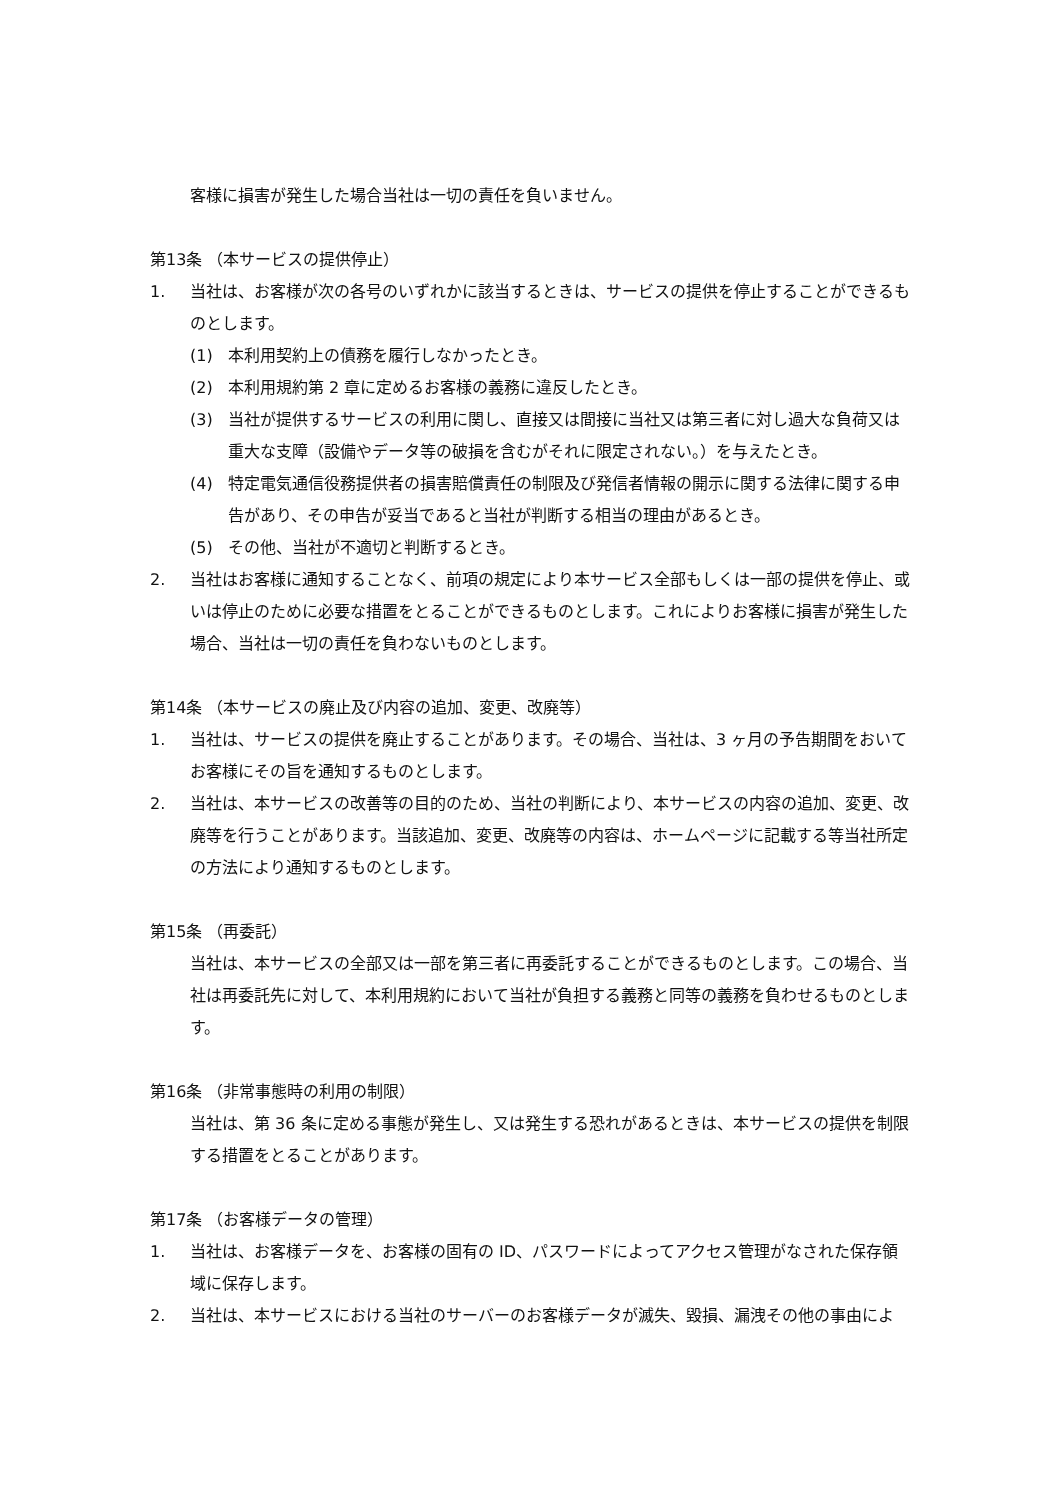客様に損害が発生した場合当社は一切の責任を負いません。
第13条 （本サービスの提供停止）
1. 当社は、お客様が次の各号のいずれかに該当するときは、サービスの提供を停止することができるものとします。
(1) 本利用契約上の債務を履行しなかったとき。
(2) 本利用規約第 2 章に定めるお客様の義務に違反したとき。
(3) 当社が提供するサービスの利用に関し、直接又は間接に当社又は第三者に対し過大な負荷又は重大な支障（設備やデータ等の破損を含むがそれに限定されない。）を与えたとき。
(4) 特定電気通信役務提供者の損害賠償責任の制限及び発信者情報の開示に関する法律に関する申告があり、その申告が妥当であると当社が判断する相当の理由があるとき。
(5) その他、当社が不適切と判断するとき。
2. 当社はお客様に通知することなく、前項の規定により本サービス全部もしくは一部の提供を停止、或いは停止のために必要な措置をとることができるものとします。これによりお客様に損害が発生した場合、当社は一切の責任を負わないものとします。
第14条 （本サービスの廃止及び内容の追加、変更、改廃等）
1. 当社は、サービスの提供を廃止することがあります。その場合、当社は、3 ヶ月の予告期間をおいてお客様にその旨を通知するものとします。
2. 当社は、本サービスの改善等の目的のため、当社の判断により、本サービスの内容の追加、変更、改廃等を行うことがあります。当該追加、変更、改廃等の内容は、ホームページに記載する等当社所定の方法により通知するものとします。
第15条 （再委託）
当社は、本サービスの全部又は一部を第三者に再委託することができるものとします。この場合、当社は再委託先に対して、本利用規約において当社が負担する義務と同等の義務を負わせるものとします。
第16条 （非常事態時の利用の制限）
当社は、第 36 条に定める事態が発生し、又は発生する恐れがあるときは、本サービスの提供を制限する措置をとることがあります。
第17条 （お客様データの管理）
1. 当社は、お客様データを、お客様の固有の ID、パスワードによってアクセス管理がなされた保存領域に保存します。
2. 当社は、本サービスにおける当社のサーバーのお客様データが滅失、毀損、漏洩その他の事由によ